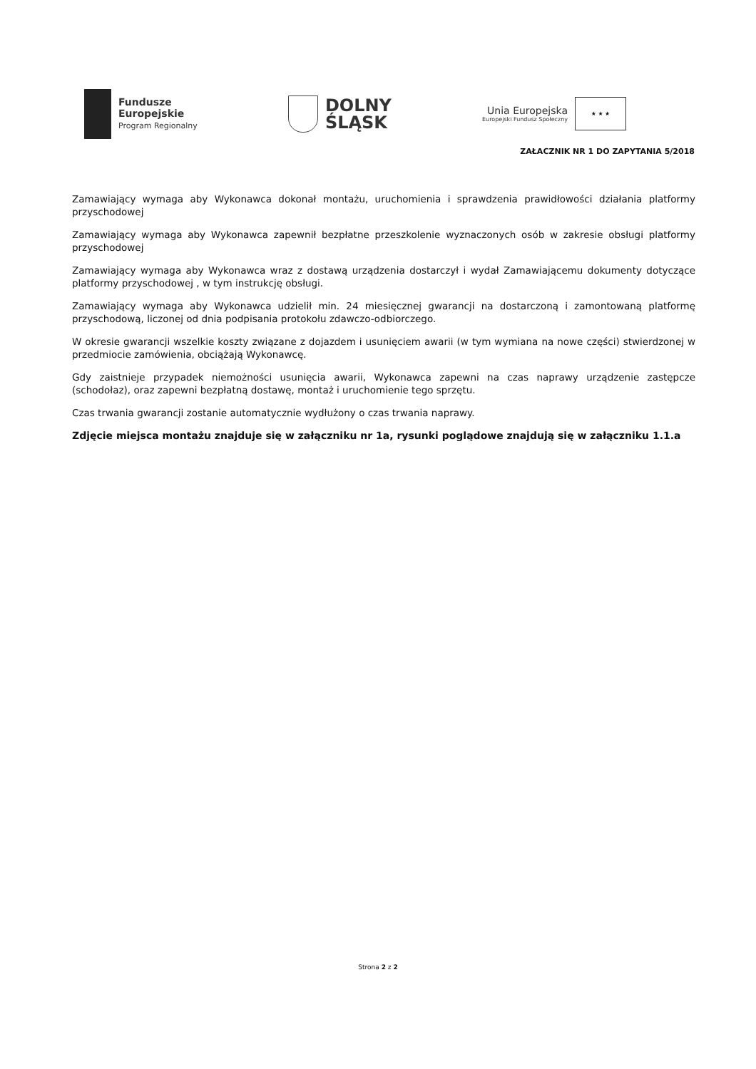Fundusze
Europejskie
Program Regionalny
DOLNY
ŚLĄSK
Unia Europejska
Europejski Fundusz Społeczny
★ ★ ★
ZAŁACZNIK NR 1 DO ZAPYTANIA 5/2018
Zamawiający wymaga aby Wykonawca dokonał montażu, uruchomienia i sprawdzenia prawidłowości działania platformy przyschodowej
Zamawiający wymaga aby Wykonawca zapewnił bezpłatne przeszkolenie wyznaczonych osób w zakresie obsługi platformy przyschodowej
Zamawiający wymaga aby Wykonawca wraz z dostawą urządzenia dostarczył i wydał Zamawiającemu dokumenty dotyczące platformy przyschodowej , w tym instrukcję obsługi.
Zamawiający wymaga aby Wykonawca udzielił min. 24 miesięcznej gwarancji na dostarczoną i zamontowaną platformę przyschodową, liczonej od dnia podpisania protokołu zdawczo-odbiorczego.
W okresie gwarancji wszelkie koszty związane z dojazdem i usunięciem awarii (w tym wymiana na nowe części) stwierdzonej w przedmiocie zamówienia, obciążają Wykonawcę.
Gdy zaistnieje przypadek niemożności usunięcia awarii, Wykonawca zapewni na czas naprawy urządzenie zastępcze (schodołaz), oraz zapewni bezpłatną dostawę, montaż i uruchomienie tego sprzętu.
Czas trwania gwarancji zostanie automatycznie wydłużony o czas trwania naprawy.
Zdjęcie miejsca montażu znajduje się w załączniku nr 1a, rysunki poglądowe znajdują się w załączniku 1.1.a
Strona 2 z 2